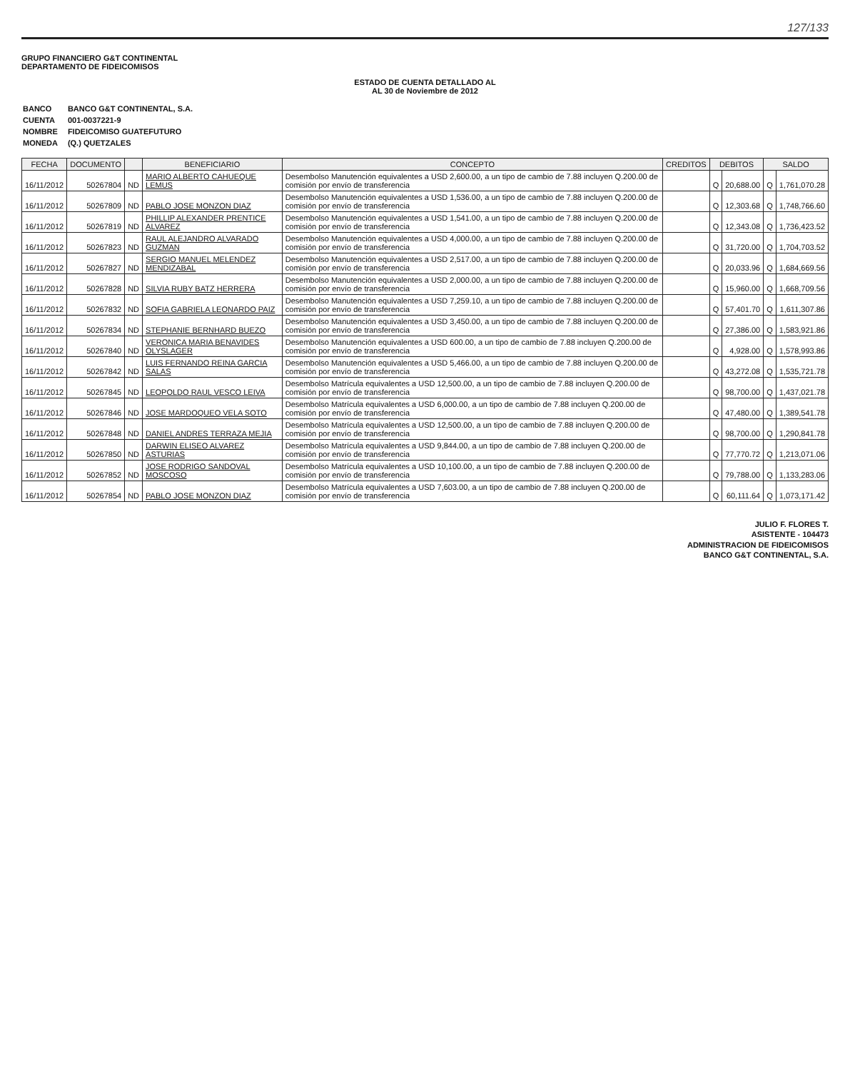127/133
GRUPO FINANCIERO G&T CONTINENTAL
DEPARTAMENTO DE FIDEICOMISOS
ESTADO DE CUENTA DETALLADO AL
AL 30 de Noviembre de 2012
| BANCO | BANCO G&T CONTINENTAL, S.A. |
| CUENTA | 001-0037221-9 |
| NOMBRE | FIDEICOMISO GUATEFUTURO |
| MONEDA | (Q.) QUETZALES |
| FECHA | DOCUMENTO | | BENEFICIARIO | CONCEPTO | CREDITOS | DEBITOS | | SALDO | |
| --- | --- | --- | --- | --- | --- | --- | --- | --- | --- |
| 16/11/2012 | 50267804 | ND | MARIO ALBERTO CAHUEQUE LEMUS | Desembolso Manutención equivalentes a USD 2,600.00, a un tipo de cambio de 7.88 incluyen Q.200.00 de comisión por envío de transferencia | | Q | 20,688.00 | Q | 1,761,070.28 |
| 16/11/2012 | 50267809 | ND | PABLO JOSE MONZON DIAZ | Desembolso Manutención equivalentes a USD 1,536.00, a un tipo de cambio de 7.88 incluyen Q.200.00 de comisión por envío de transferencia | | Q | 12,303.68 | Q | 1,748,766.60 |
| 16/11/2012 | 50267819 | ND | PHILLIP ALEXANDER PRENTICE ALVAREZ | Desembolso Manutención equivalentes a USD 1,541.00, a un tipo de cambio de 7.88 incluyen Q.200.00 de comisión por envío de transferencia | | Q | 12,343.08 | Q | 1,736,423.52 |
| 16/11/2012 | 50267823 | ND | RAUL ALEJANDRO ALVARADO GUZMAN | Desembolso Manutención equivalentes a USD 4,000.00, a un tipo de cambio de 7.88 incluyen Q.200.00 de comisión por envío de transferencia | | Q | 31,720.00 | Q | 1,704,703.52 |
| 16/11/2012 | 50267827 | ND | SERGIO MANUEL MELENDEZ MENDIZABAL | Desembolso Manutención equivalentes a USD 2,517.00, a un tipo de cambio de 7.88 incluyen Q.200.00 de comisión por envío de transferencia | | Q | 20,033.96 | Q | 1,684,669.56 |
| 16/11/2012 | 50267828 | ND | SILVIA RUBY BATZ HERRERA | Desembolso Manutención equivalentes a USD 2,000.00, a un tipo de cambio de 7.88 incluyen Q.200.00 de comisión por envío de transferencia | | Q | 15,960.00 | Q | 1,668,709.56 |
| 16/11/2012 | 50267832 | ND | SOFIA GABRIELA LEONARDO PAIZ | Desembolso Manutención equivalentes a USD 7,259.10, a un tipo de cambio de 7.88 incluyen Q.200.00 de comisión por envío de transferencia | | Q | 57,401.70 | Q | 1,611,307.86 |
| 16/11/2012 | 50267834 | ND | STEPHANIE BERNHARD BUEZO | Desembolso Manutención equivalentes a USD 3,450.00, a un tipo de cambio de 7.88 incluyen Q.200.00 de comisión por envío de transferencia | | Q | 27,386.00 | Q | 1,583,921.86 |
| 16/11/2012 | 50267840 | ND | VERONICA MARIA BENAVIDES OLYSLAGER | Desembolso Manutención equivalentes a USD 600.00, a un tipo de cambio de 7.88 incluyen Q.200.00 de comisión por envío de transferencia | | Q | 4,928.00 | Q | 1,578,993.86 |
| 16/11/2012 | 50267842 | ND | LUIS FERNANDO REINA GARCIA SALAS | Desembolso Manutención equivalentes a USD 5,466.00, a un tipo de cambio de 7.88 incluyen Q.200.00 de comisión por envío de transferencia | | Q | 43,272.08 | Q | 1,535,721.78 |
| 16/11/2012 | 50267845 | ND | LEOPOLDO RAUL VESCO LEIVA | Desembolso Matrícula equivalentes a USD 12,500.00, a un tipo de cambio de 7.88 incluyen Q.200.00 de comisión por envío de transferencia | | Q | 98,700.00 | Q | 1,437,021.78 |
| 16/11/2012 | 50267846 | ND | JOSE MARDOQUEO VELA SOTO | Desembolso Matrícula equivalentes a USD 6,000.00, a un tipo de cambio de 7.88 incluyen Q.200.00 de comisión por envío de transferencia | | Q | 47,480.00 | Q | 1,389,541.78 |
| 16/11/2012 | 50267848 | ND | DANIEL ANDRES TERRAZA MEJIA | Desembolso Matrícula equivalentes a USD 12,500.00, a un tipo de cambio de 7.88 incluyen Q.200.00 de comisión por envío de transferencia | | Q | 98,700.00 | Q | 1,290,841.78 |
| 16/11/2012 | 50267850 | ND | DARWIN ELISEO ALVAREZ ASTURIAS | Desembolso Matrícula equivalentes a USD 9,844.00, a un tipo de cambio de 7.88 incluyen Q.200.00 de comisión por envío de transferencia | | Q | 77,770.72 | Q | 1,213,071.06 |
| 16/11/2012 | 50267852 | ND | JOSE RODRIGO SANDOVAL MOSCOSO | Desembolso Matrícula equivalentes a USD 10,100.00, a un tipo de cambio de 7.88 incluyen Q.200.00 de comisión por envío de transferencia | | Q | 79,788.00 | Q | 1,133,283.06 |
| 16/11/2012 | 50267854 | ND | PABLO JOSE MONZON DIAZ | Desembolso Matrícula equivalentes a USD 7,603.00, a un tipo de cambio de 7.88 incluyen Q.200.00 de comisión por envío de transferencia | | Q | 60,111.64 | Q | 1,073,171.42 |
JULIO F. FLORES T.
ASISTENTE - 104473
ADMINISTRACION DE FIDEICOMISOS
BANCO G&T CONTINENTAL, S.A.